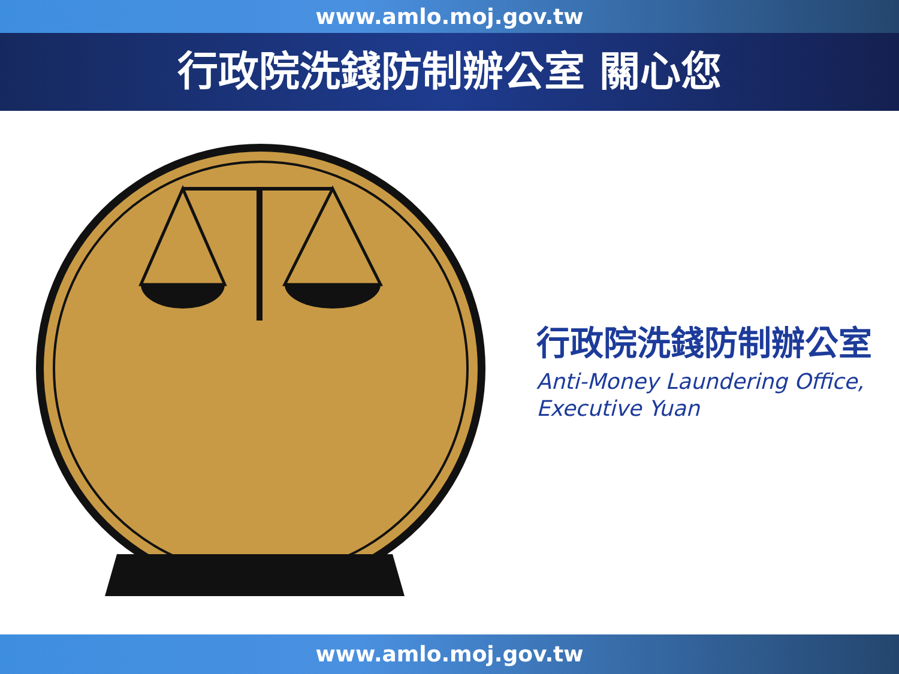www.amlo.moj.gov.tw
行政院洗錢防制辦公室 關心您
行政院洗錢防制辦公室
Anti-Money Laundering Office,
Executive Yuan
www.amlo.moj.gov.tw